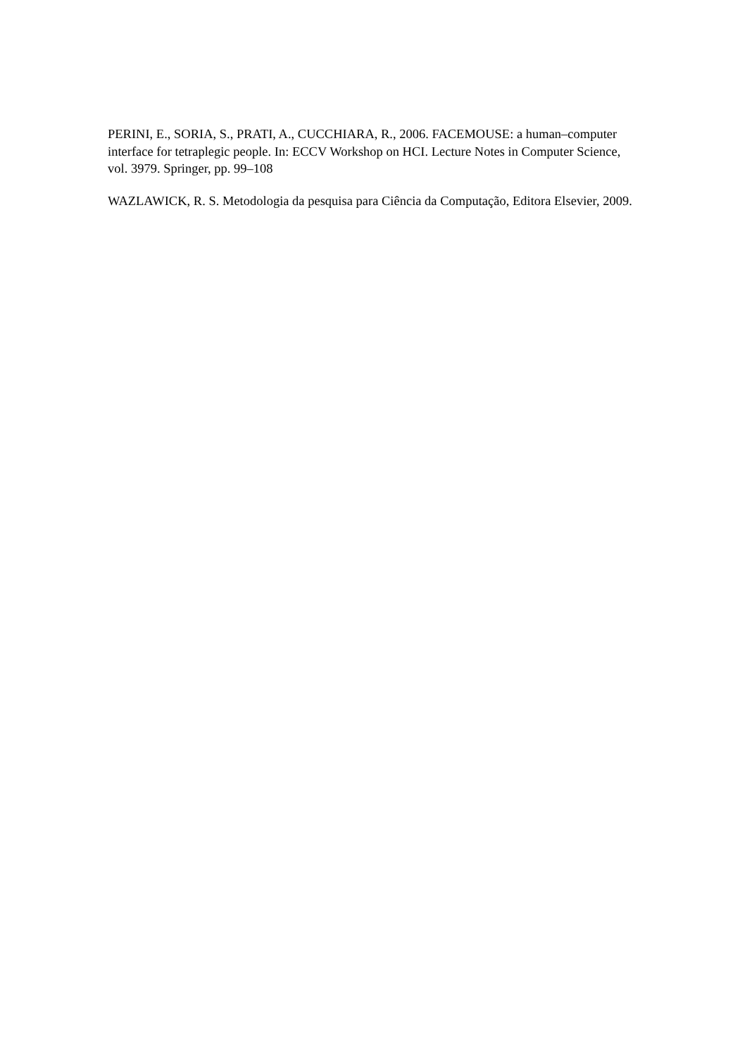PERINI, E., SORIA, S., PRATI, A., CUCCHIARA, R., 2006. FACEMOUSE: a human–computer interface for tetraplegic people. In: ECCV Workshop on HCI. Lecture Notes in Computer Science, vol. 3979. Springer, pp. 99–108
WAZLAWICK, R. S. Metodologia da pesquisa para Ciência da Computação, Editora Elsevier, 2009.